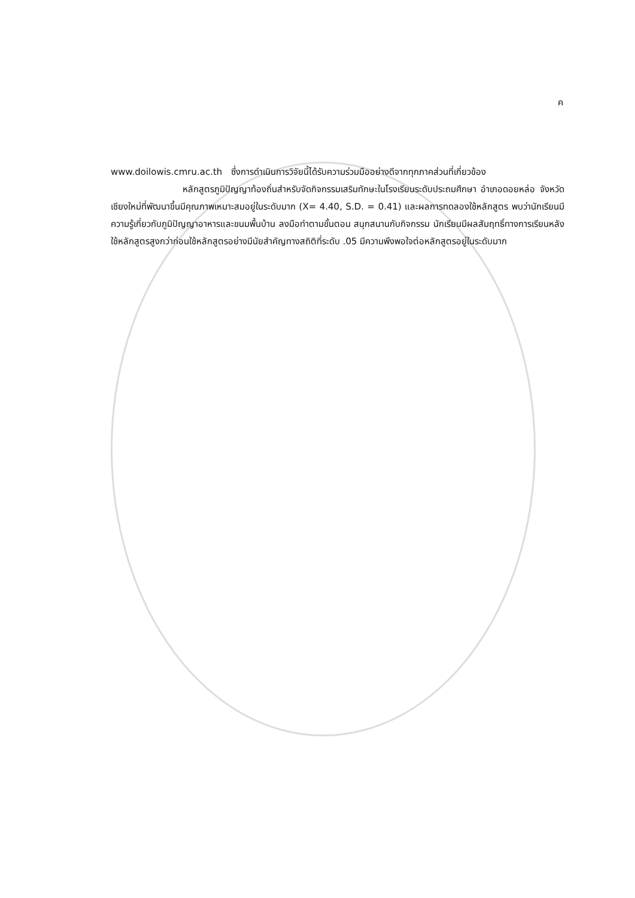ค
www.doilowis.cmru.ac.th ซึ่งการดำเนินการวิจัยนี้ได้รับความร่วมมืออย่างดีจากทุกภาคส่วนที่เกี่ยวข้อง
หลักสูตรภูมิปัญญาท้องถิ่นสำหรับจัดกิจกรรมเสริมทักษะในโรงเรียนระดับประถมศึกษา อำเภอดอยหล่อ จังหวัดเชียงใหม่ที่พัฒนาขึ้นมีคุณภาพเหมาะสมอยู่ในระดับมาก (X= 4.40, S.D. = 0.41) และผลการทดลองใช้หลักสูตร พบว่านักเรียนมีความรู้เกี่ยวกับภูมิปัญญาอาหารและขนมพื้นบ้าน ลงมือทำตามขั้นตอน สนุกสนานกับกิจกรรม นักเรียนมีผลสัมฤทธิ์ทางการเรียนหลังใช้หลักสูตรสูงกว่าก่อนใช้หลักสูตรอย่างมีนัยสำคัญทางสถิติที่ระดับ .05 มีความพึงพอใจต่อหลักสูตรอยู่ในระดับมาก